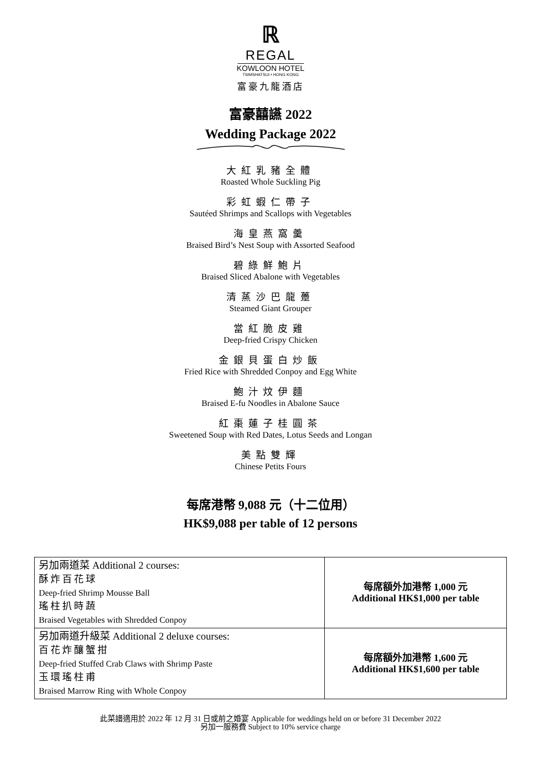ℝ
REGAL
KOWLOON HOTEL
TSIMSHATSUI • HONG KONG
富豪九龍酒店
富豪囍讌 2022
Wedding Package 2022
大紅乳豬全體
Roasted Whole Suckling Pig
彩虹蝦仁帶子
Sautéed Shrimps and Scallops with Vegetables
海皇燕窩羹
Braised Bird’s Nest Soup with Assorted Seafood
碧綠鮮鮑片
Braised Sliced Abalone with Vegetables
清蒸沙巴龍躉
Steamed Giant Grouper
當紅脆皮雞
Deep-fried Crispy Chicken
金銀貝蛋白炒飯
Fried Rice with Shredded Conpoy and Egg White
鮑汁炆伊麵
Braised E-fu Noodles in Abalone Sauce
紅棗蓮子桂圓茶
Sweetened Soup with Red Dates, Lotus Seeds and Longan
美點雙輝
Chinese Petits Fours
每席港幣 9,088 元（十二位用）
HK$9,088 per table of 12 persons
| 另加兩道菜 Additional 2 courses: 酥炸百花球 Deep-fried Shrimp Mousse Ball 瑤柱扒時蔬 Braised Vegetables with Shredded Conpoy | 每席額外加港幣 1,000 元 Additional HK$1,000 per table |
| 另加兩道升級菜 Additional 2 deluxe courses: 百花炸釀蟹拑 Deep-fried Stuffed Crab Claws with Shrimp Paste 玉環瑤柱甫 Braised Marrow Ring with Whole Conpoy | 每席額外加港幣 1,600 元 Additional HK$1,600 per table |
此菜譜適用於 2022 年 12 月 31 日或前之婚宴 Applicable for weddings held on or before 31 December 2022
另加一服務費 Subject to 10% service charge